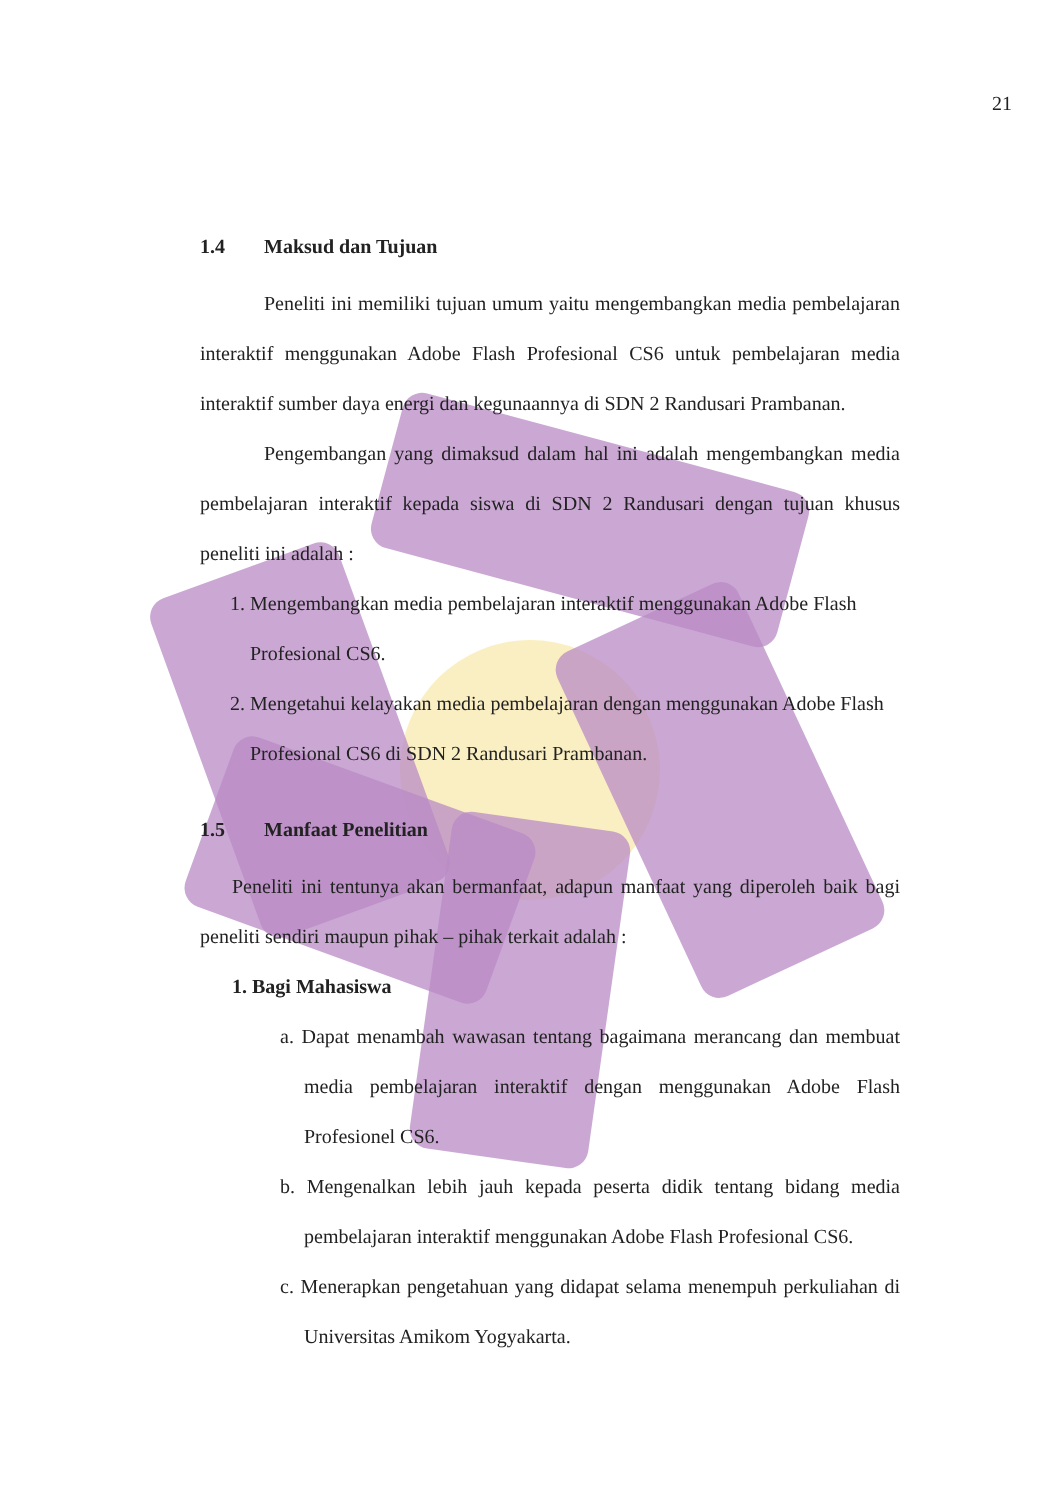21
1.4 Maksud dan Tujuan
Peneliti ini memiliki tujuan umum yaitu mengembangkan media pembelajaran interaktif menggunakan Adobe Flash Profesional CS6 untuk pembelajaran media interaktif sumber daya energi dan kegunaannya di SDN 2 Randusari Prambanan.
Pengembangan yang dimaksud dalam hal ini adalah mengembangkan media pembelajaran interaktif kepada siswa di SDN 2 Randusari dengan tujuan khusus peneliti ini adalah :
1. Mengembangkan media pembelajaran interaktif menggunakan Adobe Flash Profesional CS6.
2. Mengetahui kelayakan media pembelajaran dengan menggunakan Adobe Flash Profesional CS6 di SDN 2 Randusari Prambanan.
1.5 Manfaat Penelitian
Peneliti ini tentunya akan bermanfaat, adapun manfaat yang diperoleh baik bagi peneliti sendiri maupun pihak – pihak terkait adalah :
1. Bagi Mahasiswa
a. Dapat menambah wawasan tentang bagaimana merancang dan membuat media pembelajaran interaktif dengan menggunakan Adobe Flash Profesionel CS6.
b. Mengenalkan lebih jauh kepada peserta didik tentang bidang media pembelajaran interaktif menggunakan Adobe Flash Profesional CS6.
c. Menerapkan pengetahuan yang didapat selama menempuh perkuliahan di Universitas Amikom Yogyakarta.